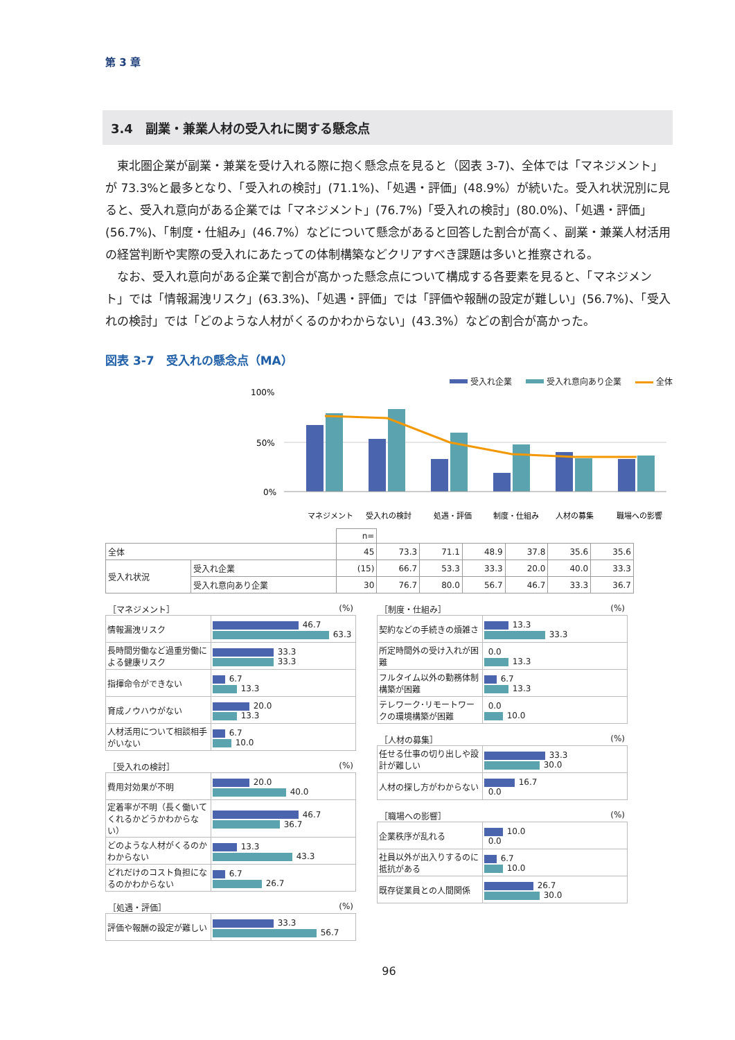第 3 章
3.4　副業・兼業人材の受入れに関する懸念点
東北圏企業が副業・兼業を受け入れる際に抱く懸念点を見ると（図表 3-7)、全体では「マネジメント」が 73.3%と最多となり、「受入れの検討」(71.1%)、「処遇・評価」(48.9%）が続いた。受入れ状況別に見ると、受入れ意向がある企業では「マネジメント」(76.7%)「受入れの検討」(80.0%)、「処遇・評価」(56.7%)、「制度・仕組み」(46.7%）などについて懸念があると回答した割合が高く、副業・兼業人材活用の経営判断や実際の受入れにあたっての体制構築などクリアすべき課題は多いと推察される。
なお、受入れ意向がある企業で割合が高かった懸念点について構成する各要素を見ると、「マネジメント」では「情報漏洩リスク」(63.3%)、「処遇・評価」では「評価や報酬の設定が難しい」(56.7%)、「受入れの検討」では「どのような人材がくるのかわからない」(43.3%）などの割合が高かった。
図表 3-7　受入れの懸念点（MA）
受入れ企業 受入れ意向あり企業 全体
100%
50%
0%
マネジメント
受入れの検討
処遇・評価
制度・仕組み
人材の募集
職場への影響
| | | n= | | | | | | |
| 全体 | | 45 | 73.3 | 71.1 | 48.9 | 37.8 | 35.6 | 35.6 |
| 受入れ状況 | 受入れ企業 | (15) | 66.7 | 53.3 | 33.3 | 20.0 | 40.0 | 33.3 |
| | 受入れ意向あり企業 | 30 | 76.7 | 80.0 | 56.7 | 46.7 | 33.3 | 36.7 |
［マネジメント］ (%)
| 情報漏洩リスク | 46.7 63.3 |
| 長時間労働など過重労働による健康リスク | 33.3 33.3 |
| 指揮命令ができない | 6.7 13.3 |
| 育成ノウハウがない | 20.0 13.3 |
| 人材活用について相談相手がいない | 6.7 10.0 |
［受入れの検討］ (%)
| 費用対効果が不明 | 20.0 40.0 |
| 定着率が不明（長く働いてくれるかどうかわからない） | 46.7 36.7 |
| どのような人材がくるのかわからない | 13.3 43.3 |
| どれだけのコスト負担になるのかわからない | 6.7 26.7 |
［処遇・評価］ (%)
| 評価や報酬の設定が難しい | 33.3 56.7 |
［制度・仕組み］ (%)
| 契約などの手続きの煩雑さ | 13.3 33.3 |
| 所定時間外の受け入れが困難 | 0.0 13.3 |
| フルタイム以外の勤務体制構築が困難 | 6.7 13.3 |
| テレワーク･リモートワークの環境構築が困難 | 0.0 10.0 |
［人材の募集］ (%)
| 任せる仕事の切り出しや設計が難しい | 33.3 30.0 |
| 人材の探し方がわからない | 16.7 0.0 |
［職場への影響］ (%)
| 企業秩序が乱れる | 10.0 0.0 |
| 社員以外が出入りするのに抵抗がある | 6.7 10.0 |
| 既存従業員との人間関係 | 26.7 30.0 |
96